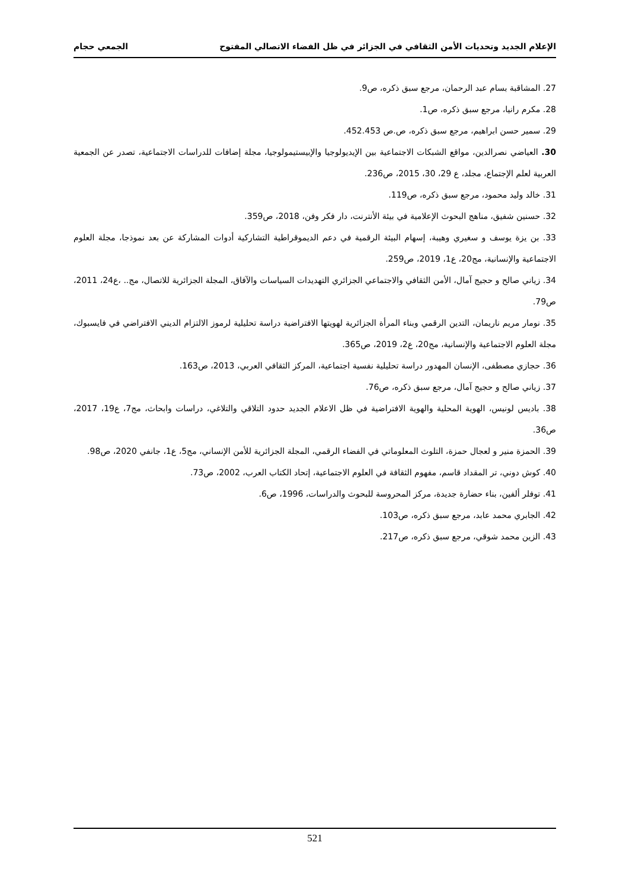الإعلام الجديد وتحديات الأمن الثقافي في الجزائر في ظل الفضاء الاتصالي المفتوح الجمعي حجام
27. المشاقبة بسام عبد الرحمان، مرجع سبق ذكره، ص9.
28. مكرم رانيا، مرجع سبق ذكره، ص1.
29. سمير حسن ابراهيم، مرجع سبق ذكره، ص.ص 452.453.
30. العياضي نصرالدين، مواقع الشبكات الاجتماعية بين الإيديولوجيا والإبيستيمولوجيا، مجلة إضافات للدراسات الاجتماعية، تصدر عن الجمعية العربية لعلم الإجتماع، مجلد، ع 29، 30، 2015، ص236.
31. خالد وليد محمود، مرجع سبق ذكره، ص119.
32. حسنين شفيق، مناهج البحوث الإعلامية في بيئة الأنترنت، دار فكر وفن، 2018، ص359.
33. بن يزة يوسف و سغيري وهيبة، إسهام البيئة الرقمية في دعم الديموقراطية التشاركية أدوات المشاركة عن بعد نموذجا، مجلة العلوم الاجتماعية والإنسانية، مج20، ع1، 2019، ص259.
34. زياني صالح و حجيج آمال، الأمن الثقافي والاجتماعي الجزائري التهديدات السياسات والآفاق، المجلة الجزائرية للاتصال، مج.. ،ع24، 2011، ص79.
35. نومار مريم ناريمان، التدين الرقمي وبناء المرأة الجزائرية لهويتها الافتراضية دراسة تحليلية لرموز الالتزام الديني الافتراضي في فايسبوك، مجلة العلوم الاجتماعية والإنسانية، مج20، ع2، 2019، ص365.
36. حجازي مصطفى، الإنسان المهدور دراسة تحليلية نفسية اجتماعية، المركز الثقافي العربي، 2013، ص163.
37. زياني صالح و حجيج آمال، مرجع سبق ذكره، ص76.
38. باديس لونيس، الهوية المحلية والهوية الافتراضية في ظل الاعلام الجديد حدود التلاقي والتلاغي، دراسات وابحاث، مج7، ع19، 2017، ص36.
39. الحمزة منير و لعجال حمزة، التلوث المعلوماتي في الفضاء الرقمي، المجلة الجزائرية للأمن الإنساني، مج5، ع1، جانفي 2020، ص98.
40. كوش دوني، تر المقداد قاسم، مفهوم الثقافة في العلوم الاجتماعية، إتحاد الكتاب العرب، 2002، ص73.
41. توفلر ألفين، بناء حضارة جديدة، مركز المحروسة للبحوث والدراسات، 1996، ص6.
42. الجابري محمد عابد، مرجع سبق ذكره، ص103.
43. الزين محمد شوقي، مرجع سبق ذكره، ص217.
521